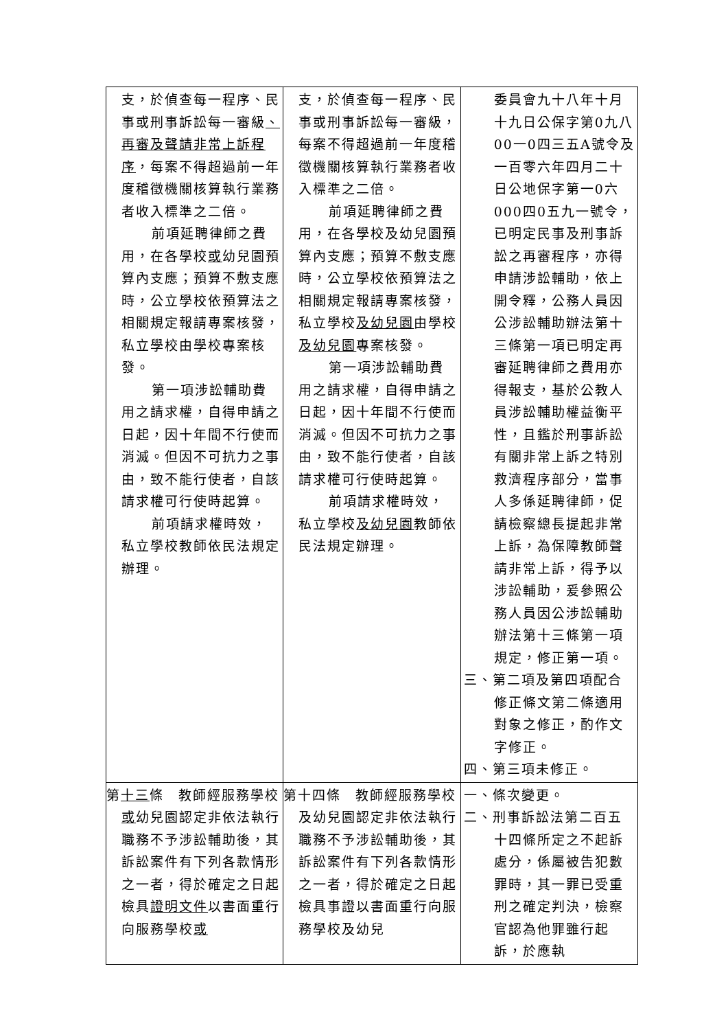| 支，於偵查每一程序、民事或刑事訴訟每一審級 、再審及聲請非常上訴程序 ，每案不得超過前一年度稽徵機關核算執行業務者收入標準之二倍。 前項延聘律師之費用，在各學校 或 幼兒園預算內支應；預算不敷支應時，公立學校依預算法之相關規定報請專案核發，私立學校由學校專案核發。 第一項涉訟輔助費用之請求權，自得申請之日起，因十年間不行使而消滅。但因不可抗力之事由，致不能行使者，自該請求權可行使時起算。 前項請求權時效，私立學校教師依民法規定辦理。 | 支，於偵查每一程序、民事或刑事訴訟每一審級，每案不得超過前一年度稽徵機關核算執行業務者收入標準之二倍。 前項延聘律師之費用，在各學校及幼兒園預算內支應；預算不敷支應時，公立學校依預算法之相關規定報請專案核發，私立學校 及幼兒園 由學校 及幼兒園 專案核發。 第一項涉訟輔助費用之請求權，自得申請之日起，因十年間不行使而消滅。但因不可抗力之事由，致不能行使者，自該請求權可行使時起算。 前項請求權時效，私立學校 及幼兒園 教師依民法規定辦理。 | 委員會九十八年十月十九日公保字第0九八00一0四三五A號令及一百零六年四月二十日公地保字第一0六000四0五九一號令，已明定民事及刑事訴訟之再審程序，亦得申請涉訟輔助，依上開令釋，公務人員因公涉訟輔助辦法第十三條第一項已明定再審延聘律師之費用亦得報支，基於公教人員涉訟輔助權益衡平性，且鑑於刑事訴訟有關非常上訴之特別救濟程序部分，當事人多係延聘律師，促請檢察總長提起非常上訴，為保障教師聲請非常上訴，得予以涉訟輔助，爰參照公務人員因公涉訟輔助辦法第十三條第一項規定，修正第一項。 三、第二項及第四項配合修正條文第二條適用對象之修正，酌作文字修正。 四、第三項未修正。 |
| 第 十三 條 教師經服務學校 或 幼兒園認定非依法執行職務不予涉訟輔助後，其訴訟案件有下列各款情形之一者，得於確定之日起檢具 證明文件 以書面重行向服務學校 或 | 第十四條 教師經服務學校及幼兒園認定非依法執行職務不予涉訟輔助後，其訴訟案件有下列各款情形之一者，得於確定之日起檢具事證以書面重行向服務學校及幼兒 | 一、條次變更。 二、刑事訴訟法第二百五十四條所定之不起訴處分，係屬被告犯數罪時，其一罪已受重刑之確定判決，檢察官認為他罪雖行起訴，於應執 |